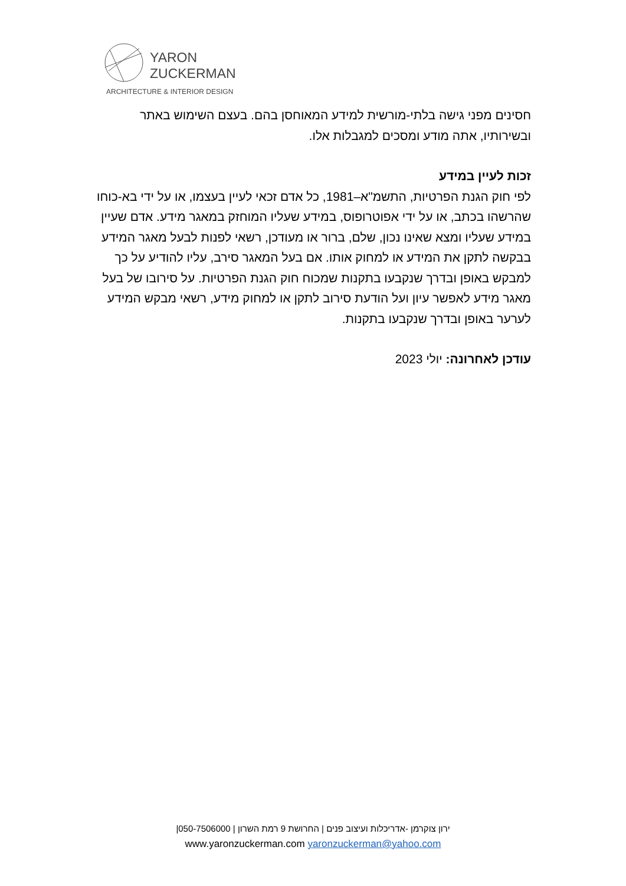YARON
ZUCKERMAN
ARCHITECTURE & INTERIOR DESIGN
חסינים מפני גישה בלתי-מורשית למידע המאוחסן בהם. בעצם השימוש באתר ובשירותיו, אתה מודע ומסכים למגבלות אלו.
זכות לעיין במידע
לפי חוק הגנת הפרטיות, התשמ"א–1981, כל אדם זכאי לעיין בעצמו, או על ידי בא-כוחו שהרשהו בכתב, או על ידי אפוטרופוס, במידע שעליו המוחזק במאגר מידע. אדם שעיין במידע שעליו ומצא שאינו נכון, שלם, ברור או מעודכן, רשאי לפנות לבעל מאגר המידע בבקשה לתקן את המידע או למחוק אותו. אם בעל המאגר סירב, עליו להודיע על כך למבקש באופן ובדרך שנקבעו בתקנות שמכוח חוק הגנת הפרטיות. על סירובו של בעל מאגר מידע לאפשר עיון ועל הודעת סירוב לתקן או למחוק מידע, רשאי מבקש המידע לערער באופן ובדרך שנקבעו בתקנות.
עודכן לאחרונה: יולי 2023
ירון צוקרמן -אדריכלות ועיצוב פנים | החרושת 9 רמת השרון | 050-7506000|
www.yaronzuckerman.com yaronzuckerman@yahoo.com